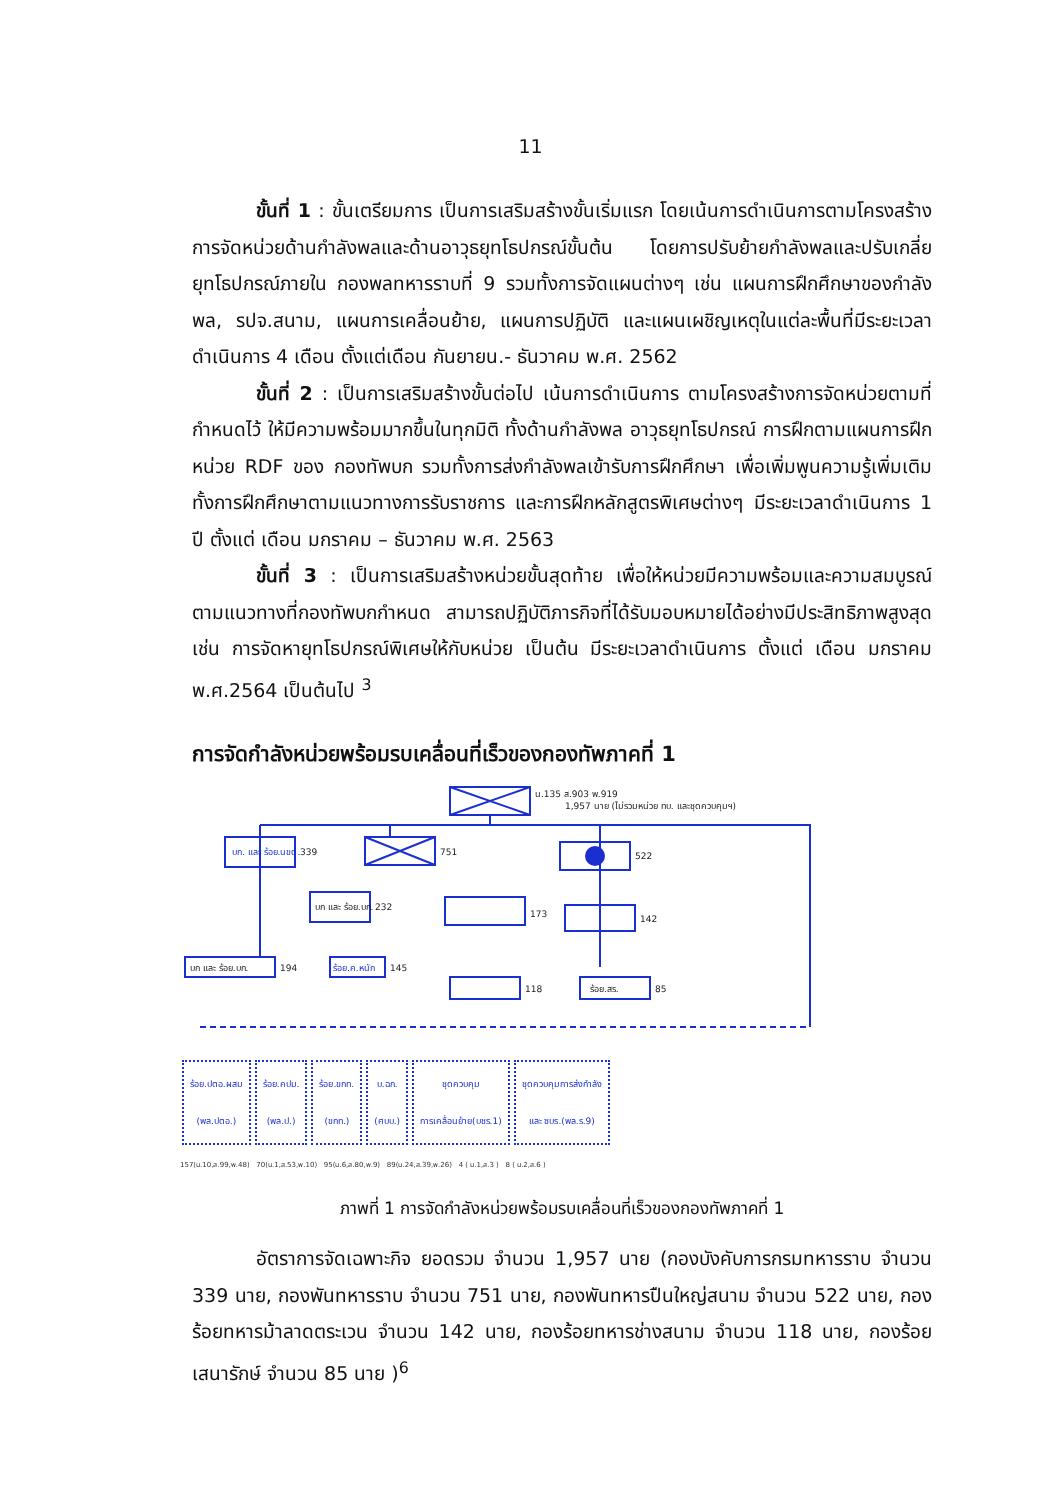11
ขั้นที่ 1 : ขั้นเตรียมการ เป็นการเสริมสร้างขั้นเริ่มแรก โดยเน้นการดำเนินการตามโครงสร้างการจัดหน่วยด้านกำลังพลและด้านอาวุธยุทโธปกรณ์ขั้นต้น โดยการปรับย้ายกำลังพลและปรับเกลี่ยยุทโธปกรณ์ภายใน กองพลทหารราบที่ 9 รวมทั้งการจัดแผนต่างๆ เช่น แผนการฝึกศึกษาของกำลังพล, รปจ.สนาม, แผนการเคลื่อนย้าย, แผนการปฏิบัติ และแผนเผชิญเหตุในแต่ละพื้นที่มีระยะเวลาดำเนินการ 4 เดือน ตั้งแต่เดือน กันยายน.- ธันวาคม พ.ศ. 2562
ขั้นที่ 2 : เป็นการเสริมสร้างขั้นต่อไป เน้นการดำเนินการ ตามโครงสร้างการจัดหน่วยตามที่กำหนดไว้ ให้มีความพร้อมมากขึ้นในทุกมิติ ทั้งด้านกำลังพล อาวุธยุทโธปกรณ์ การฝึกตามแผนการฝึกหน่วย RDF ของ กองทัพบก รวมทั้งการส่งกำลังพลเข้ารับการฝึกศึกษา เพื่อเพิ่มพูนความรู้เพิ่มเติมทั้งการฝึกศึกษาตามแนวทางการรับราชการ และการฝึกหลักสูตรพิเศษต่างๆ มีระยะเวลาดำเนินการ 1 ปี ตั้งแต่ เดือน มกราคม – ธันวาคม พ.ศ. 2563
ขั้นที่ 3 : เป็นการเสริมสร้างหน่วยขั้นสุดท้าย เพื่อให้หน่วยมีความพร้อมและความสมบูรณ์ตามแนวทางที่กองทัพบกกำหนด สามารถปฏิบัติภารกิจที่ได้รับมอบหมายได้อย่างมีประสิทธิภาพสูงสุด เช่น การจัดหายุทโธปกรณ์พิเศษให้กับหน่วย เป็นต้น มีระยะเวลาดำเนินการ ตั้งแต่ เดือน มกราคม พ.ศ.2564 เป็นต้นไป <sup>3</sup>
การจัดกำลังหน่วยพร้อมรบเคลื่อนที่เร็วของกองทัพภาคที่ 1
น.135 ส.903 พ.919
1,957 นาย (ไม่รวมหน่วย ทบ. และชุดควบคุมฯ)
บก. และ ร้อย.นขต.
339
751
522
บก และ ร้อย.บก.
232
173
142
บก และ ร้อย.บก.
194
ร้อย.ค.หนัก
145
118
ร้อย.สร.
85
ร้อย.ปตอ.ผสม
(พล.ปตอ.) ร้อย.คปม.
(พล.ป.) ร้อย.ขกท.
(ขกท.) บ.ฉก.
(ศบบ.) ชุดควบคุม
การเคลื่อนย้าย(บชร.1) ชุดควบคุมการส่งกำลัง
และ ซบร.(พล.ร.9)
157(น.10,ส.99,พ.48) 70(น.1,ส.53,พ.10) 95(น.6,ส.80,พ.9) 89(น.24,ส.39,พ.26) 4 ( น.1,ส.3 ) 8 ( น.2,ส.6 )
ภาพที่ 1 การจัดกำลังหน่วยพร้อมรบเคลื่อนที่เร็วของกองทัพภาคที่ 1
อัตราการจัดเฉพาะกิจ ยอดรวม จำนวน 1,957 นาย (กองบังคับการกรมทหารราบ จำนวน 339 นาย, กองพันทหารราบ จำนวน 751 นาย, กองพันทหารปืนใหญ่สนาม จำนวน 522 นาย, กองร้อยทหารม้าลาดตระเวน จำนวน 142 นาย, กองร้อยทหารช่างสนาม จำนวน 118 นาย, กองร้อยเสนารักษ์ จำนวน 85 นาย )<sup>6</sup>